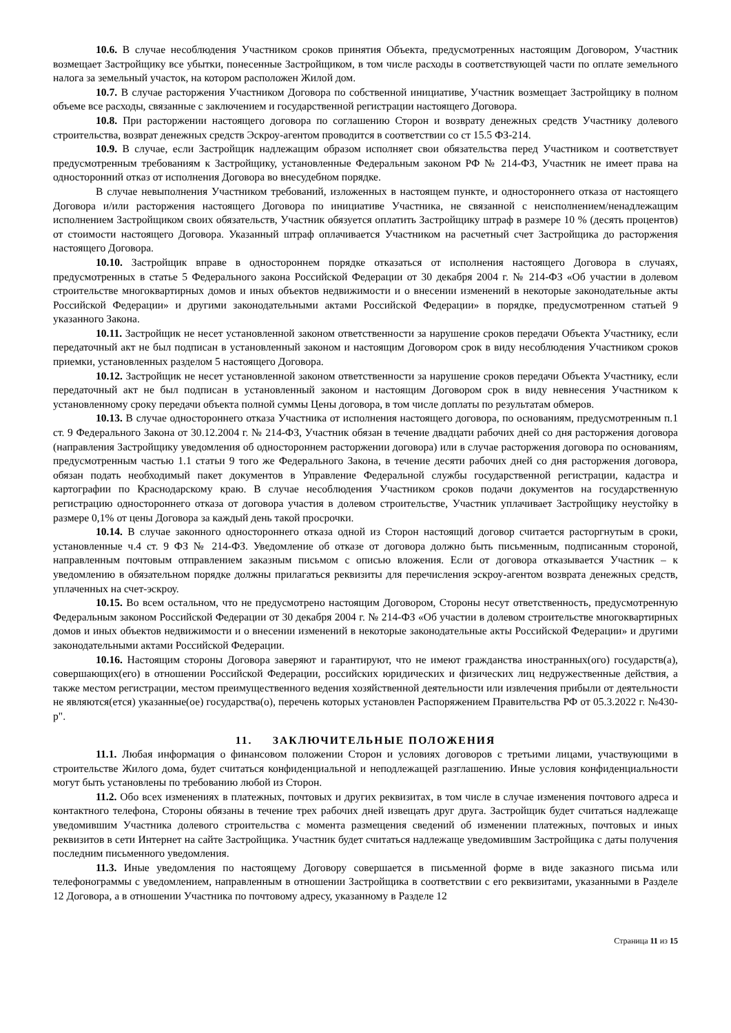10.6. В случае несоблюдения Участником сроков принятия Объекта, предусмотренных настоящим Договором, Участник возмещает Застройщику все убытки, понесенные Застройщиком, в том числе расходы в соответствующей части по оплате земельного налога за земельный участок, на котором расположен Жилой дом.
10.7. В случае расторжения Участником Договора по собственной инициативе, Участник возмещает Застройщику в полном объеме все расходы, связанные с заключением и государственной регистрации настоящего Договора.
10.8. При расторжении настоящего договора по соглашению Сторон и возврату денежных средств Участнику долевого строительства, возврат денежных средств Эскроу-агентом проводится в соответствии со ст 15.5 ФЗ-214.
10.9. В случае, если Застройщик надлежащим образом исполняет свои обязательства перед Участником и соответствует предусмотренным требованиям к Застройщику, установленные Федеральным законом РФ № 214-ФЗ, Участник не имеет права на односторонний отказ от исполнения Договора во внесудебном порядке.
В случае невыполнения Участником требований, изложенных в настоящем пункте, и одностороннего отказа от настоящего Договора и/или расторжения настоящего Договора по инициативе Участника, не связанной с неисполнением/ненадлежащим исполнением Застройщиком своих обязательств, Участник обязуется оплатить Застройщику штраф в размере 10 % (десять процентов) от стоимости настоящего Договора. Указанный штраф оплачивается Участником на расчетный счет Застройщика до расторжения настоящего Договора.
10.10. Застройщик вправе в одностороннем порядке отказаться от исполнения настоящего Договора в случаях, предусмотренных в статье 5 Федерального закона Российской Федерации от 30 декабря 2004 г. № 214-ФЗ «Об участии в долевом строительстве многоквартирных домов и иных объектов недвижимости и о внесении изменений в некоторые законодательные акты Российской Федерации» и другими законодательными актами Российской Федерации» в порядке, предусмотренном статьей 9 указанного Закона.
10.11. Застройщик не несет установленной законом ответственности за нарушение сроков передачи Объекта Участнику, если передаточный акт не был подписан в установленный законом и настоящим Договором срок в виду несоблюдения Участником сроков приемки, установленных разделом 5 настоящего Договора.
10.12. Застройщик не несет установленной законом ответственности за нарушение сроков передачи Объекта Участнику, если передаточный акт не был подписан в установленный законом и настоящим Договором срок в виду невнесения Участником к установленному сроку передачи объекта полной суммы Цены договора, в том числе доплаты по результатам обмеров.
10.13. В случае одностороннего отказа Участника от исполнения настоящего договора, по основаниям, предусмотренным п.1 ст. 9 Федерального Закона от 30.12.2004 г. № 214-ФЗ, Участник обязан в течение двадцати рабочих дней со дня расторжения договора (направления Застройщику уведомления об одностороннем расторжении договора) или в случае расторжения договора по основаниям, предусмотренным частью 1.1 статьи 9 того же Федерального Закона, в течение десяти рабочих дней со дня расторжения договора, обязан подать необходимый пакет документов в Управление Федеральной службы государственной регистрации, кадастра и картографии по Краснодарскому краю. В случае несоблюдения Участником сроков подачи документов на государственную регистрацию одностороннего отказа от договора участия в долевом строительстве, Участник уплачивает Застройщику неустойку в размере 0,1% от цены Договора за каждый день такой просрочки.
10.14. В случае законного одностороннего отказа одной из Сторон настоящий договор считается расторгнутым в сроки, установленные ч.4 ст. 9 ФЗ № 214-ФЗ. Уведомление об отказе от договора должно быть письменным, подписанным стороной, направленным почтовым отправлением заказным письмом с описью вложения. Если от договора отказывается Участник – к уведомлению в обязательном порядке должны прилагаться реквизиты для перечисления эскроу-агентом возврата денежных средств, уплаченных на счет-эскроу.
10.15. Во всем остальном, что не предусмотрено настоящим Договором, Стороны несут ответственность, предусмотренную Федеральным законом Российской Федерации от 30 декабря 2004 г. № 214-ФЗ «Об участии в долевом строительстве многоквартирных домов и иных объектов недвижимости и о внесении изменений в некоторые законодательные акты Российской Федерации» и другими законодательными актами Российской Федерации.
10.16. Настоящим стороны Договора заверяют и гарантируют, что не имеют гражданства иностранных(ого) государств(а), совершающих(его) в отношении Российской Федерации, российских юридических и физических лиц недружественные действия, а также местом регистрации, местом преимущественного ведения хозяйственной деятельности или извлечения прибыли от деятельности не являются(ется) указанные(ое) государства(о), перечень которых установлен Распоряжением Правительства РФ от 05.3.2022 г. №430-р".
11. ЗАКЛЮЧИТЕЛЬНЫЕ ПОЛОЖЕНИЯ
11.1. Любая информация о финансовом положении Сторон и условиях договоров с третьими лицами, участвующими в строительстве Жилого дома, будет считаться конфиденциальной и неподлежащей разглашению. Иные условия конфиденциальности могут быть установлены по требованию любой из Сторон.
11.2. Обо всех изменениях в платежных, почтовых и других реквизитах, в том числе в случае изменения почтового адреса и контактного телефона, Стороны обязаны в течение трех рабочих дней извещать друг друга. Застройщик будет считаться надлежаще уведомившим Участника долевого строительства с момента размещения сведений об изменении платежных, почтовых и иных реквизитов в сети Интернет на сайте Застройщика. Участник будет считаться надлежаще уведомившим Застройщика с даты получения последним письменного уведомления.
11.3. Иные уведомления по настоящему Договору совершается в письменной форме в виде заказного письма или телефонограммы с уведомлением, направленным в отношении Застройщика в соответствии с его реквизитами, указанными в Разделе 12 Договора, а в отношении Участника по почтовому адресу, указанному в Разделе 12
Страница 11 из 15